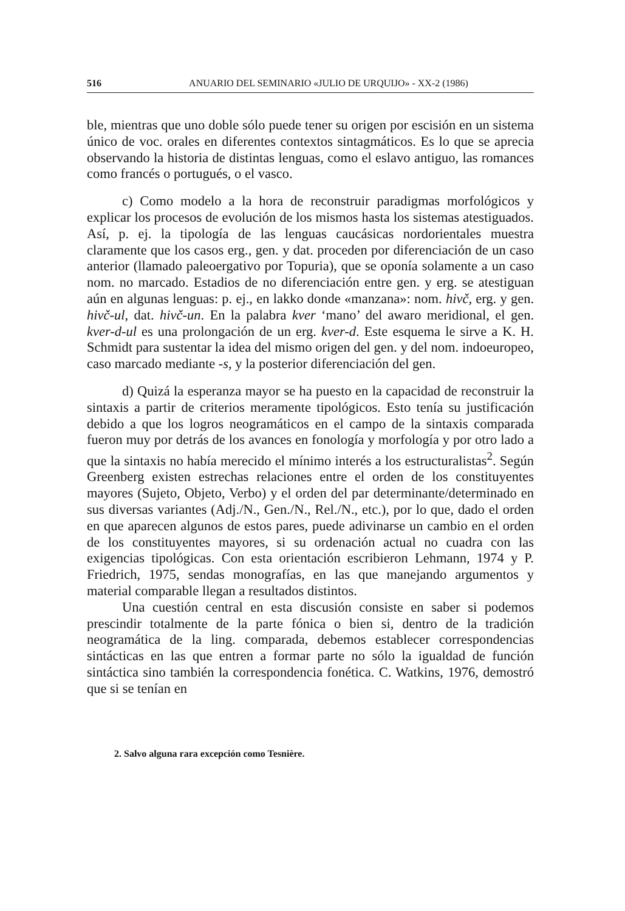516 ANUARIO DEL SEMINARIO «JULIO DE URQUIJO» - XX-2 (1986)
ble, mientras que uno doble sólo puede tener su origen por escisión en un sistema único de voc. orales en diferentes contextos sintagmáticos. Es lo que se aprecia observando la historia de distintas lenguas, como el eslavo antiguo, las romances como francés o portugués, o el vasco.
c) Como modelo a la hora de reconstruir paradigmas morfológicos y explicar los procesos de evolución de los mismos hasta los sistemas atestiguados. Así, p. ej. la tipología de las lenguas caucásicas nordorientales muestra claramente que los casos erg., gen. y dat. proceden por diferenciación de un caso anterior (llamado paleoergativo por Topuria), que se oponía solamente a un caso nom. no marcado. Estadios de no diferenciación entre gen. y erg. se atestiguan aún en algunas lenguas: p. ej., en lakko donde «manzana»: nom. hivč, erg. y gen. hivč-ul, dat. hivč-un. En la palabra kver ‘mano’ del awaro meridional, el gen. kver-d-ul es una prolongación de un erg. kver-d. Este esquema le sirve a K. H. Schmidt para sustentar la idea del mismo origen del gen. y del nom. indoeuropeo, caso marcado mediante -s, y la posterior diferenciación del gen.
d) Quizá la esperanza mayor se ha puesto en la capacidad de reconstruir la sintaxis a partir de criterios meramente tipológicos. Esto tenía su justificación debido a que los logros neogramáticos en el campo de la sintaxis comparada fueron muy por detrás de los avances en fonología y morfología y por otro lado a que la sintaxis no había merecido el mínimo interés a los estructuralistas<sup>2</sup>. Según Greenberg existen estrechas relaciones entre el orden de los constituyentes mayores (Sujeto, Objeto, Verbo) y el orden del par determinante/determinado en sus diversas variantes (Adj./N., Gen./N., Rel./N., etc.), por lo que, dado el orden en que aparecen algunos de estos pares, puede adivinarse un cambio en el orden de los constituyentes mayores, si su ordenación actual no cuadra con las exigencias tipológicas. Con esta orientación escribieron Lehmann, 1974 y P. Friedrich, 1975, sendas monografías, en las que manejando argumentos y material comparable llegan a resultados distintos.
Una cuestión central en esta discusión consiste en saber si podemos prescindir totalmente de la parte fónica o bien si, dentro de la tradición neogramática de la ling. comparada, debemos establecer correspondencias sintácticas en las que entren a formar parte no sólo la igualdad de función sintáctica sino también la correspondencia fonética. C. Watkins, 1976, demostró que si se tenían en
2. Salvo alguna rara excepción como Tesnière.